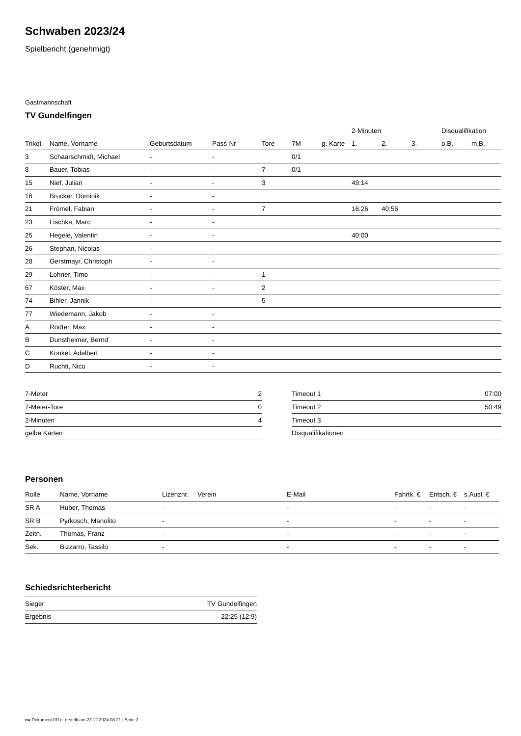Schwaben 2023/24
Spielbericht (genehmigt)
Gastmannschaft
TV Gundelfingen
| | | | | | | | 2-Minuten | | | Disqualifikation | |
| --- | --- | --- | --- | --- | --- | --- | --- | --- | --- | --- | --- |
| Trikot | Name, Vorname | Geburtsdatum | Pass-Nr | Tore | 7M | g. Karte | 1. | 2. | 3. | o.B. | m.B. |
| 3 | Schaarschmidt, Michael | - | - | | 0/1 | | | | | | |
| 8 | Bauer, Tobias | - | - | 7 | 0/1 | | | | | | |
| 15 | Nief, Julian | - | - | 3 | | | 49:14 | | | | |
| 16 | Brucker, Dominik | - | - | | | | | | | | |
| 21 | Frömel, Fabian | - | - | 7 | | | 16:26 | 40:56 | | | |
| 23 | Lischka, Marc | - | - | | | | | | | | |
| 25 | Hegele, Valentin | - | - | | | | 40:00 | | | | |
| 26 | Stephan, Nicolas | - | - | | | | | | | | |
| 28 | Gerstmayr, Christoph | - | - | | | | | | | | |
| 29 | Lohner, Timo | - | - | 1 | | | | | | | |
| 67 | Köster, Max | - | - | 2 | | | | | | | |
| 74 | Bihler, Jannik | - | - | 5 | | | | | | | |
| 77 | Wiedemann, Jakob | - | - | | | | | | | | |
| A | Rödter, Max | - | - | | | | | | | | |
| B | Dunstheimer, Bernd | - | - | | | | | | | | |
| C | Konkel, Adalbert | - | - | | | | | | | | |
| D | Ruchti, Nico | - | - | | | | | | | | |
| 7-Meter | 2 |
| 7-Meter-Tore | 0 |
| 2-Minuten | 4 |
| gelbe Karten | |
| Timeout 1 | 07:00 |
| Timeout 2 | 50:49 |
| Timeout 3 | |
| Disqualifikationen | |
Personen
| Rolle | Name, Vorname | Lizenznr. | Verein | E-Mail | Fahrtk. € | Entsch. € | s.Ausl. € |
| --- | --- | --- | --- | --- | --- | --- | --- |
| SR A | Huber, Thomas | - | | - | - | - | - |
| SR B | Pyrkosch, Manolito | - | | - | - | - | - |
| Zeitn. | Thomas, Franz | - | | - | - | - | - |
| Sek. | Bizzarro, Tassilo | - | | - | - | - | - |
Schiedsrichterbericht
| Sieger | TV Gundelfingen |
| Ergebnis | 22:25 (12:9) |
nu.Dokument 011e, erstellt am 23.12.2024 08:21 | Seite 2